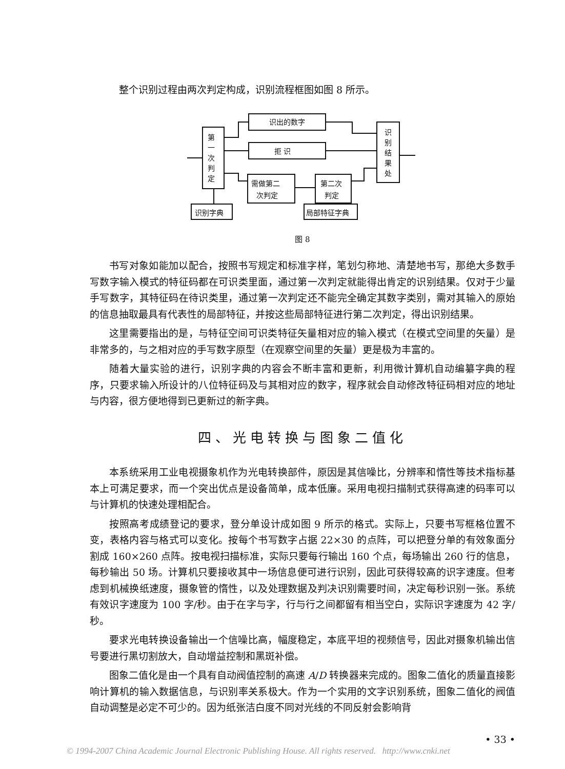整个识别过程由两次判定构成，识别流程框图如图 8 所示。
识出的数字
拒 识
第
一
次
判
定
需做第二
次判定
第二次
判定
识
别
结
果
处
识别字典
局部特征字典
图 8
书写对象如能加以配合，按照书写规定和标准字样，笔划匀称地、清楚地书写，那绝大多数手写数字输入模式的特征码都在可识类里面，通过第一次判定就能得出肯定的识别结果。仅对于少量手写数字，其特征码在待识类里，通过第一次判定还不能完全确定其数字类别，需对其输入的原始的信息抽取最具有代表性的局部特征，并按这些局部特征进行第二次判定，得出识别结果。
这里需要指出的是，与特征空间可识类特征矢量相对应的输入模式（在模式空间里的矢量）是非常多的，与之相对应的手写数字原型（在观察空间里的矢量）更是极为丰富的。
随着大量实验的进行，识别字典的内容会不断丰富和更新，利用微计算机自动编纂字典的程序，只要求输入所设计的八位特征码及与其相对应的数字，程序就会自动修改特征码相对应的地址与内容，很方便地得到已更新过的新字典。
四、光电转换与图象二值化
本系统采用工业电视摄象机作为光电转换部件，原因是其信噪比，分辨率和惰性等技术指标基本上可满足要求，而一个突出优点是设备简单，成本低廉。采用电视扫描制式获得高速的码率可以与计算机的快速处理相配合。
按照高考成绩登记的要求，登分单设计成如图 9 所示的格式。实际上，只要书写框格位置不变，表格内容与格式可以变化。按每个书写数字占据 22×30 的点阵，可以把登分单的有效象面分割成 160×260 点阵。按电视扫描标准，实际只要每行输出 160 个点，每场输出 260 行的信息，每秒输出 50 场。计算机只要接收其中一场信息便可进行识别，因此可获得较高的识字速度。但考虑到机械换纸速度，摄象管的惰性，以及处理数据及判决识别需要时间，决定每秒识别一张。系统有效识字速度为 100 字/秒。由于在字与字，行与行之间都留有相当空白，实际识字速度为 42 字/秒。
要求光电转换设备输出一个信噪比高，幅度稳定，本底平坦的视频信号，因此对摄象机输出信号要进行黑切割放大，自动增益控制和黑斑补偿。
图象二值化是由一个具有自动阀值控制的高速 A/D 转换器来完成的。图象二值化的质量直接影响计算机的输入数据信息，与识别率关系极大。作为一个实用的文字识别系统，图象二值化的阀值自动调整是必定不可少的。因为纸张洁白度不同对光线的不同反射会影响背
• 33 •
© 1994-2007 China Academic Journal Electronic Publishing House. All rights reserved. http://www.cnki.net